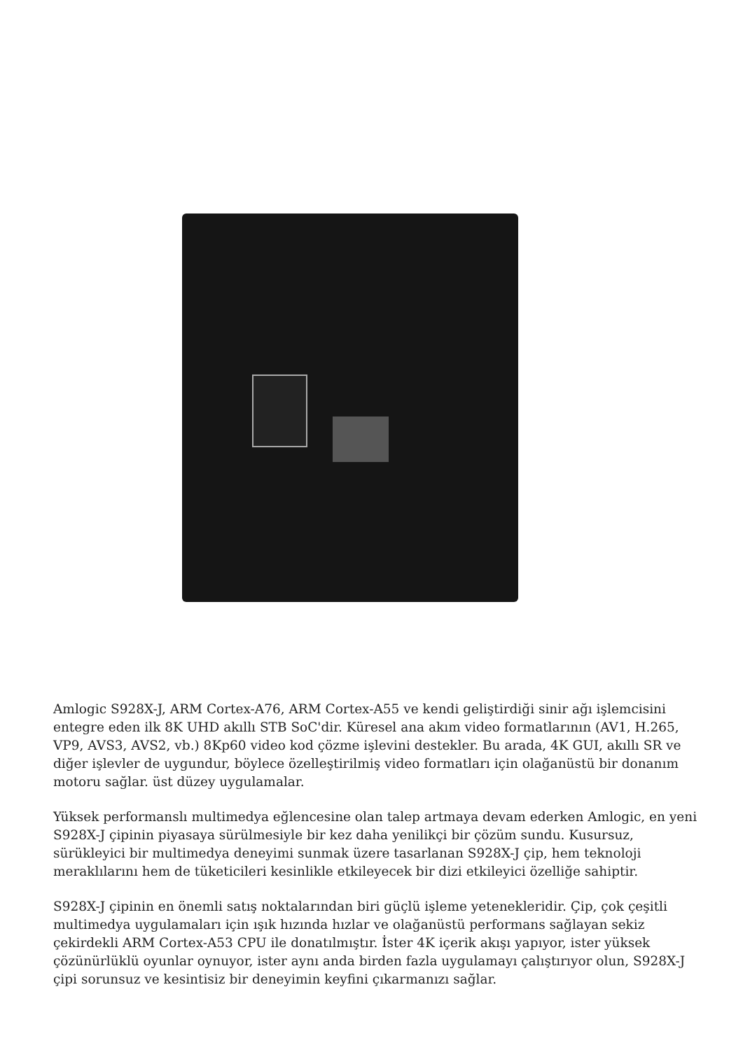Amlogic S928X-J, ARM Cortex-A76, ARM Cortex-A55 ve kendi geliştirdiği sinir ağı işlemcisini entegre eden ilk 8K UHD akıllı STB SoC'dir. Küresel ana akım video formatlarının (AV1, H.265, VP9, AVS3, AVS2, vb.) 8Kp60 video kod çözme işlevini destekler. Bu arada, 4K GUI, akıllı SR ve diğer işlevler de uygundur, böylece özelleştirilmiş video formatları için olağanüstü bir donanım motoru sağlar. üst düzey uygulamalar.
Yüksek performanslı multimedya eğlencesine olan talep artmaya devam ederken Amlogic, en yeni S928X-J çipinin piyasaya sürülmesiyle bir kez daha yenilikçi bir çözüm sundu. Kusursuz, sürükleyici bir multimedya deneyimi sunmak üzere tasarlanan S928X-J çip, hem teknoloji meraklılarını hem de tüketicileri kesinlikle etkileyecek bir dizi etkileyici özelliğe sahiptir.
S928X-J çipinin en önemli satış noktalarından biri güçlü işleme yetenekleridir. Çip, çok çeşitli multimedya uygulamaları için ışık hızında hızlar ve olağanüstü performans sağlayan sekiz çekirdekli ARM Cortex-A53 CPU ile donatılmıştır. İster 4K içerik akışı yapıyor, ister yüksek çözünürlüklü oyunlar oynuyor, ister aynı anda birden fazla uygulamayı çalıştırıyor olun, S928X-J çipi sorunsuz ve kesintisiz bir deneyimin keyfini çıkarmanızı sağlar.